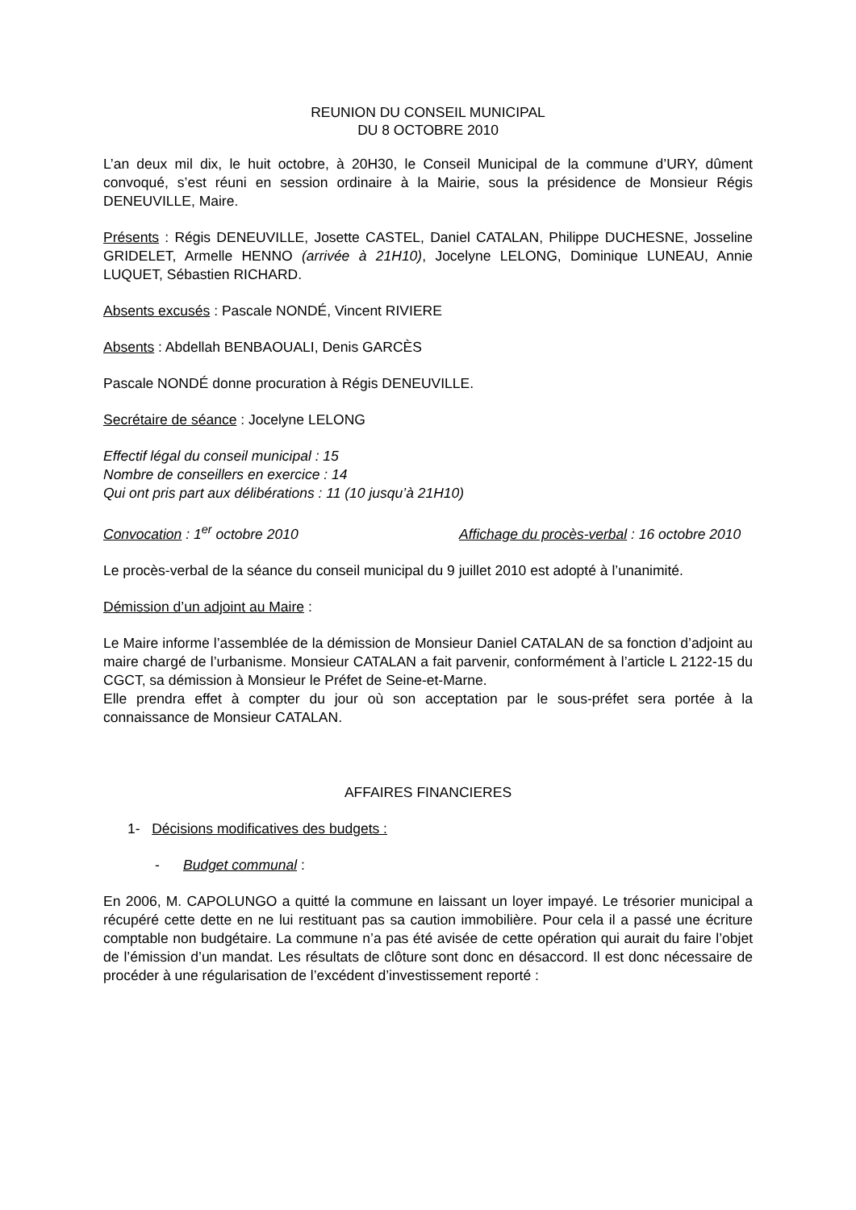REUNION DU CONSEIL MUNICIPAL
DU 8 OCTOBRE 2010
L’an deux mil dix, le huit octobre, à 20H30, le Conseil Municipal de la commune d’URY, dûment convoqué, s’est réuni en session ordinaire à la Mairie, sous la présidence de Monsieur Régis DENEUVILLE, Maire.
Présents : Régis DENEUVILLE, Josette CASTEL, Daniel CATALAN, Philippe DUCHESNE, Josseline GRIDELET, Armelle HENNO (arrivée à 21H10), Jocelyne LELONG, Dominique LUNEAU, Annie LUQUET, Sébastien RICHARD.
Absents excusés : Pascale NONDÉ, Vincent RIVIERE
Absents : Abdellah BENBAOUALI, Denis GARCÈS
Pascale NONDÉ donne procuration à Régis DENEUVILLE.
Secrétaire de séance : Jocelyne LELONG
Effectif légal du conseil municipal : 15
Nombre de conseillers en exercice : 14
Qui ont pris part aux délibérations : 11 (10 jusqu’à 21H10)
Convocation : 1<sup>er</sup> octobre 2010 Affichage du procès-verbal : 16 octobre 2010
Le procès-verbal de la séance du conseil municipal du 9 juillet 2010 est adopté à l’unanimité.
Démission d’un adjoint au Maire :
Le Maire informe l’assemblée de la démission de Monsieur Daniel CATALAN de sa fonction d’adjoint au maire chargé de l’urbanisme. Monsieur CATALAN a fait parvenir, conformément à l’article L 2122-15 du CGCT, sa démission à Monsieur le Préfet de Seine-et-Marne.
Elle prendra effet à compter du jour où son acceptation par le sous-préfet sera portée à la connaissance de Monsieur CATALAN.
AFFAIRES FINANCIERES
1- Décisions modificatives des budgets :
- Budget communal :
En 2006, M. CAPOLUNGO a quitté la commune en laissant un loyer impayé. Le trésorier municipal a récupéré cette dette en ne lui restituant pas sa caution immobilière. Pour cela il a passé une écriture comptable non budgétaire. La commune n’a pas été avisée de cette opération qui aurait du faire l’objet de l’émission d’un mandat. Les résultats de clôture sont donc en désaccord. Il est donc nécessaire de procéder à une régularisation de l’excédent d’investissement reporté :